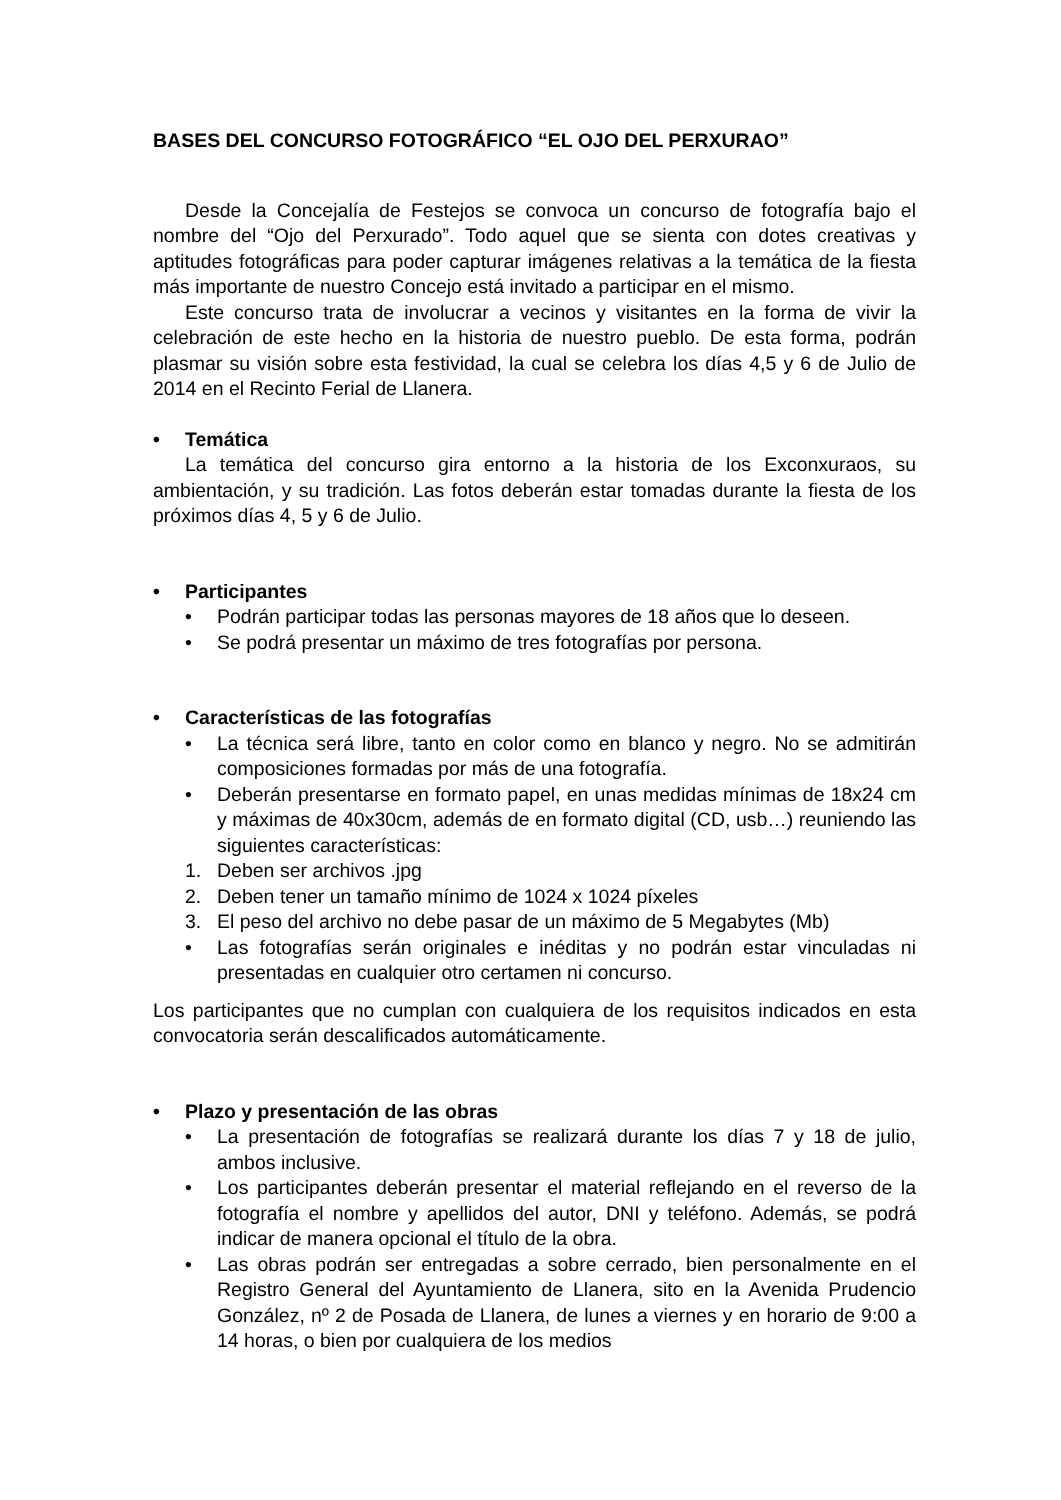BASES DEL CONCURSO FOTOGRÁFICO “EL OJO DEL PERXURAO”
Desde la Concejalía de Festejos se convoca un concurso de fotografía bajo el nombre del “Ojo del Perxurado”. Todo aquel que se sienta con dotes creativas y aptitudes fotográficas para poder capturar imágenes relativas a la temática de la fiesta más importante de nuestro Concejo está invitado a participar en el mismo.
Este concurso trata de involucrar a vecinos y visitantes en la forma de vivir la celebración de este hecho en la historia de nuestro pueblo. De esta forma, podrán plasmar su visión sobre esta festividad, la cual se celebra los días 4,5 y 6 de Julio de 2014 en el Recinto Ferial de Llanera.
• Temática
La temática del concurso gira entorno a la historia de los Exconxuraos, su ambientación, y su tradición. Las fotos deberán estar tomadas durante la fiesta de los próximos días 4, 5 y 6 de Julio.
• Participantes
• Podrán participar todas las personas mayores de 18 años que lo deseen.
• Se podrá presentar un máximo de tres fotografías por persona.
• Características de las fotografías
• La técnica será libre, tanto en color como en blanco y negro. No se admitirán composiciones formadas por más de una fotografía.
• Deberán presentarse en formato papel, en unas medidas mínimas de 18x24 cm y máximas de 40x30cm, además de en formato digital (CD, usb…) reuniendo las siguientes características:
1. Deben ser archivos .jpg
2. Deben tener un tamaño mínimo de 1024 x 1024 píxeles
3. El peso del archivo no debe pasar de un máximo de 5 Megabytes (Mb)
• Las fotografías serán originales e inéditas y no podrán estar vinculadas ni presentadas en cualquier otro certamen ni concurso.
Los participantes que no cumplan con cualquiera de los requisitos indicados en esta convocatoria serán descalificados automáticamente.
• Plazo y presentación de las obras
• La presentación de fotografías se realizará durante los días 7 y 18 de julio, ambos inclusive.
• Los participantes deberán presentar el material reflejando en el reverso de la fotografía el nombre y apellidos del autor, DNI y teléfono. Además, se podrá indicar de manera opcional el título de la obra.
• Las obras podrán ser entregadas a sobre cerrado, bien personalmente en el Registro General del Ayuntamiento de Llanera, sito en la Avenida Prudencio González, nº 2 de Posada de Llanera, de lunes a viernes y en horario de 9:00 a 14 horas, o bien por cualquiera de los medios